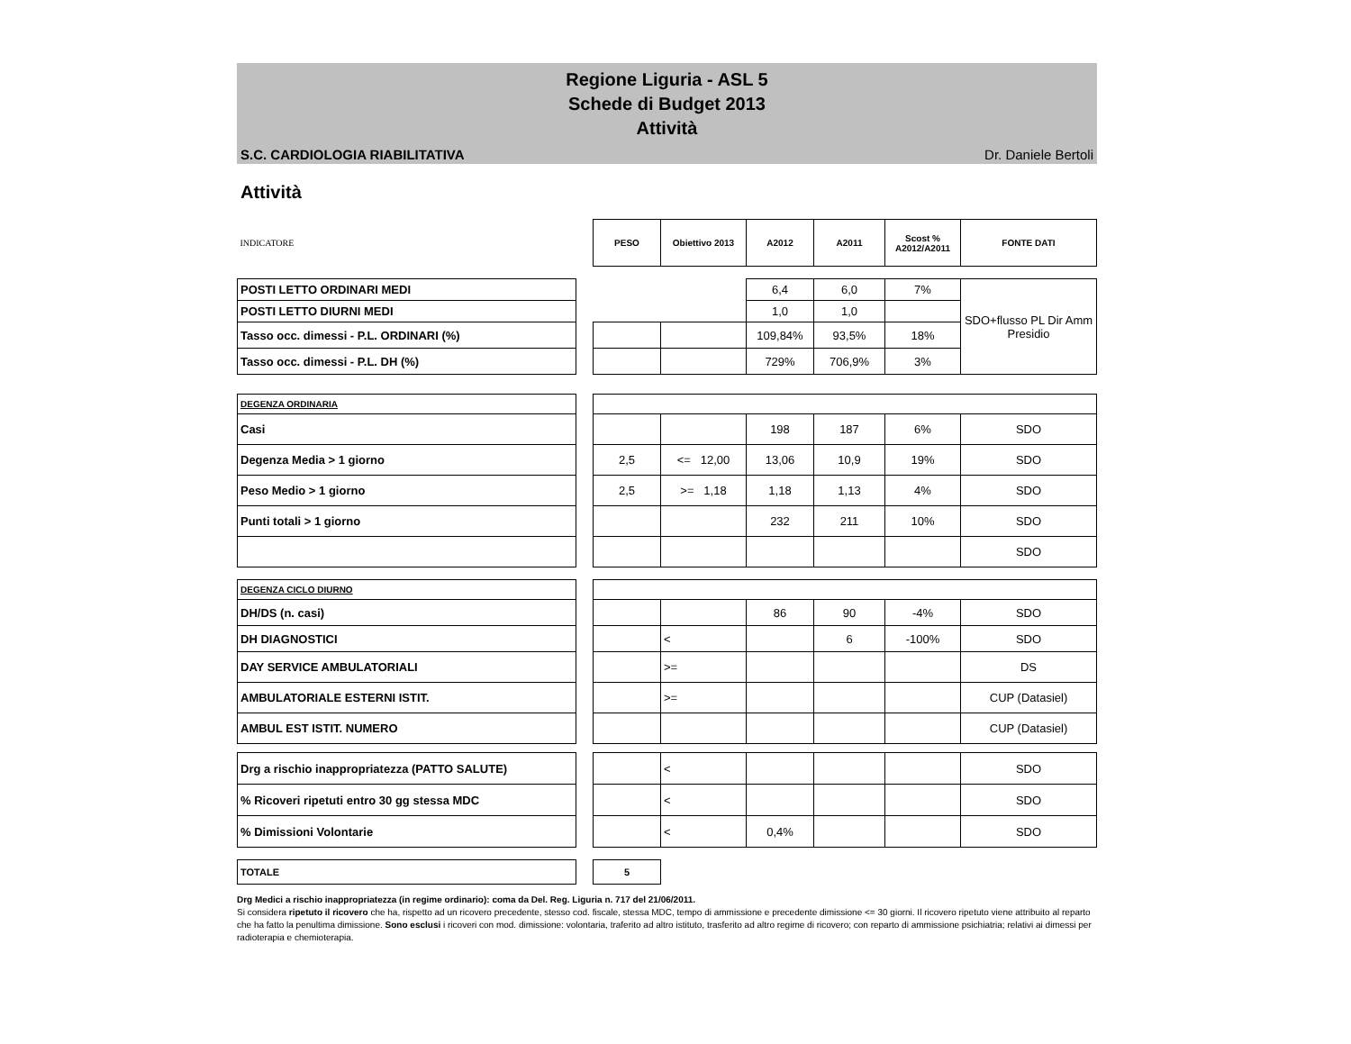Regione Liguria - ASL 5
Schede di Budget 2013
Attività
S.C. CARDIOLOGIA RIABILITATIVA Dr. Daniele Bertoli
Attività
| INDICATORE | | PESO | Obiettivo 2013 | A2012 | A2011 | Scost % A2012/A2011 | FONTE DATI |
| POSTI LETTO ORDINARI MEDI | | | | 6,4 | 6,0 | 7% | SDO+flusso PL Dir Amm Presidio |
| POSTI LETTO DIURNI MEDI | | | | 1,0 | 1,0 | | |
| Tasso occ. dimessi - P.L. ORDINARI (%) | | | | 109,84% | 93,5% | 18% | |
| Tasso occ. dimessi - P.L. DH (%) | | | | 729% | 706,9% | 3% | |
| DEGENZA ORDINARIA | | | | | | | |
| Casi | | | | 198 | 187 | 6% | SDO |
| Degenza Media > 1 giorno | | 2,5 | <= 12,00 | 13,06 | 10,9 | 19% | SDO |
| Peso Medio > 1 giorno | | 2,5 | >= 1,18 | 1,18 | 1,13 | 4% | SDO |
| Punti totali > 1 giorno | | | | 232 | 211 | 10% | SDO |
| | | | | | | | SDO |
| DEGENZA CICLO DIURNO | | | | | | | |
| DH/DS (n. casi) | | | | 86 | 90 | -4% | SDO |
| DH DIAGNOSTICI | | | < | | 6 | -100% | SDO |
| DAY SERVICE AMBULATORIALI | | | >= | | | | DS |
| AMBULATORIALE ESTERNI ISTIT. | | | >= | | | | CUP (Datasiel) |
| AMBUL EST ISTIT. NUMERO | | | | | | | CUP (Datasiel) |
| Drg a rischio inappropriatezza (PATTO SALUTE) | | | < | | | | SDO |
| % Ricoveri ripetuti entro 30 gg stessa MDC | | | < | | | | SDO |
| % Dimissioni Volontarie | | | < | 0,4% | | | SDO |
| TOTALE | | 5 | | | | | |
Drg Medici a rischio inappropriatezza (in regime ordinario): coma da Del. Reg. Liguria n. 717 del 21/06/2011.
Si considera ripetuto il ricovero che ha, rispetto ad un ricovero precedente, stesso cod. fiscale, stessa MDC, tempo di ammissione e precedente dimissione <= 30 giorni. Il ricovero ripetuto viene attribuito al reparto che ha fatto la penultima dimissione. Sono esclusi i ricoveri con mod. dimissione: volontaria, traferito ad altro istituto, trasferito ad altro regime di ricovero; con reparto di ammissione psichiatria; relativi ai dimessi per radioterapia e chemioterapia.